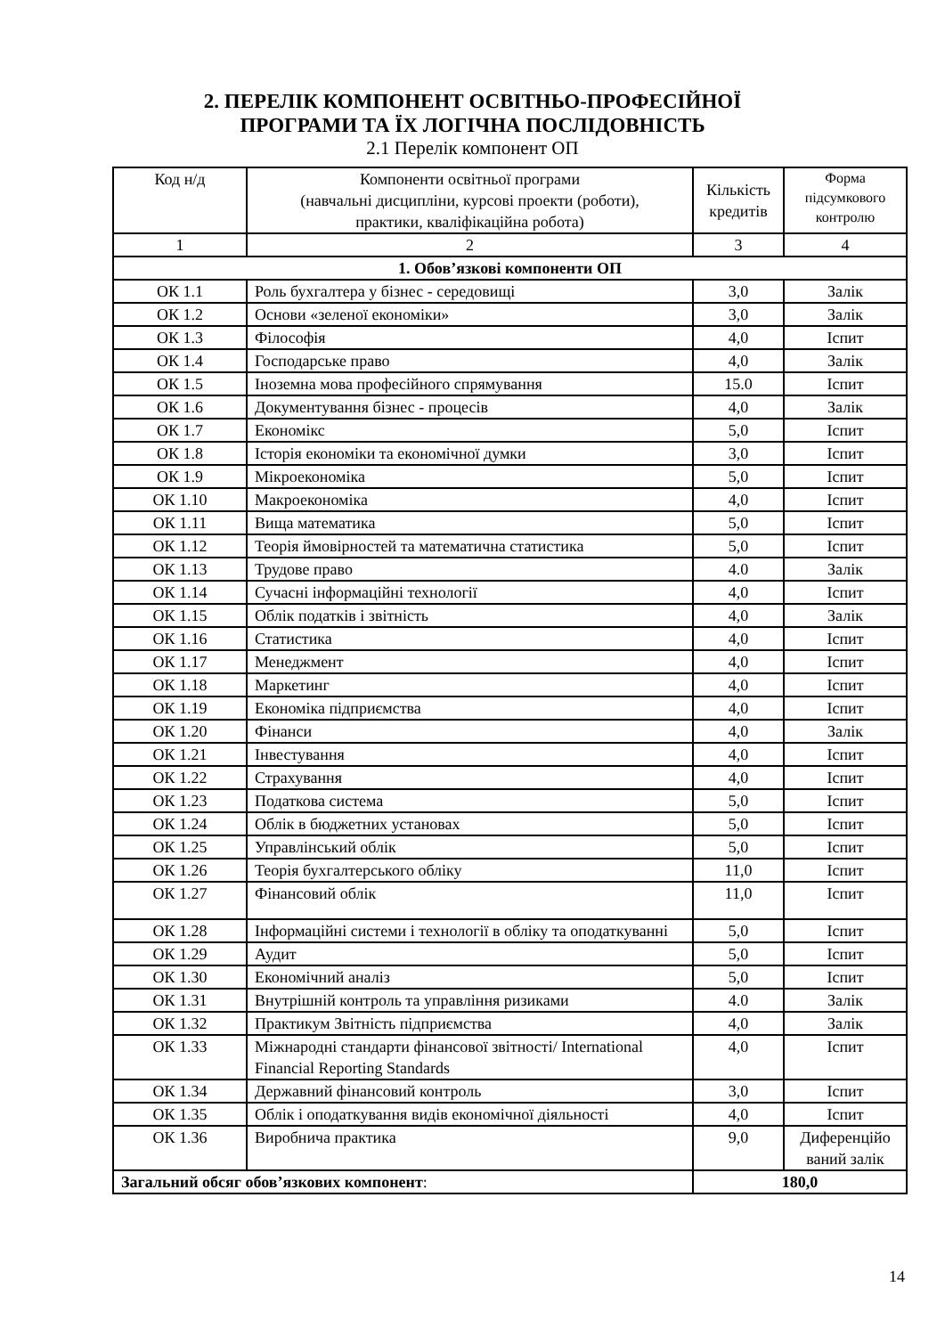2. ПЕРЕЛІК КОМПОНЕНТ ОСВІТНЬО-ПРОФЕСІЙНОЇ
ПРОГРАМИ ТА ЇХ ЛОГІЧНА ПОСЛІДОВНІСТЬ
2.1 Перелік компонент ОП
| Код н/д | Компоненти освітньої програми (навчальні дисципліни, курсові проекти (роботи), практики, кваліфікаційна робота) | Кількість кредитів | Форма підсумкового контролю |
| --- | --- | --- | --- |
| 1 | 2 | 3 | 4 |
| 1. Обов’язкові компоненти ОП | | | |
| ОК 1.1 | Роль бухгалтера у бізнес - середовищі | 3,0 | Залік |
| ОК 1.2 | Основи «зеленої економіки» | 3,0 | Залік |
| ОК 1.3 | Філософія | 4,0 | Іспит |
| ОК 1.4 | Господарське право | 4,0 | Залік |
| ОК 1.5 | Іноземна мова професійного спрямування | 15.0 | Іспит |
| ОК 1.6 | Документування бізнес - процесів | 4,0 | Залік |
| ОК 1.7 | Економікс | 5,0 | Іспит |
| ОК 1.8 | Історія економіки та економічної думки | 3,0 | Іспит |
| ОК 1.9 | Мікроекономіка | 5,0 | Іспит |
| ОК 1.10 | Макроекономіка | 4,0 | Іспит |
| ОК 1.11 | Вища математика | 5,0 | Іспит |
| ОК 1.12 | Теорія ймовірностей та математична статистика | 5,0 | Іспит |
| ОК 1.13 | Трудове право | 4.0 | Залік |
| ОК 1.14 | Сучасні інформаційні технології | 4,0 | Іспит |
| ОК 1.15 | Облік податків і звітність | 4,0 | Залік |
| ОК 1.16 | Статистика | 4,0 | Іспит |
| ОК 1.17 | Менеджмент | 4,0 | Іспит |
| ОК 1.18 | Маркетинг | 4,0 | Іспит |
| ОК 1.19 | Економіка підприємства | 4,0 | Іспит |
| ОК 1.20 | Фінанси | 4,0 | Залік |
| ОК 1.21 | Інвестування | 4,0 | Іспит |
| ОК 1.22 | Страхування | 4,0 | Іспит |
| ОК 1.23 | Податкова система | 5,0 | Іспит |
| ОК 1.24 | Облік в бюджетних установах | 5,0 | Іспит |
| ОК 1.25 | Управлінський облік | 5,0 | Іспит |
| ОК 1.26 | Теорія бухгалтерського обліку | 11,0 | Іспит |
| ОК 1.27 | Фінансовий облік | 11,0 | Іспит |
| ОК 1.28 | Інформаційні системи і технології в обліку та оподаткуванні | 5,0 | Іспит |
| ОК 1.29 | Аудит | 5,0 | Іспит |
| ОК 1.30 | Економічний аналіз | 5,0 | Іспит |
| ОК 1.31 | Внутрішній контроль та управління ризиками | 4.0 | Залік |
| ОК 1.32 | Практикум Звітність підприємства | 4,0 | Залік |
| ОК 1.33 | Міжнародні стандарти фінансової звітності/ International Financial Reporting Standards | 4,0 | Іспит |
| ОК 1.34 | Державний фінансовий контроль | 3,0 | Іспит |
| ОК 1.35 | Облік і оподаткування видів економічної діяльності | 4,0 | Іспит |
| ОК 1.36 | Виробнича практика | 9,0 | Диференційо ваний залік |
| Загальний обсяг обов’язкових компонент : | | 180,0 | |
14